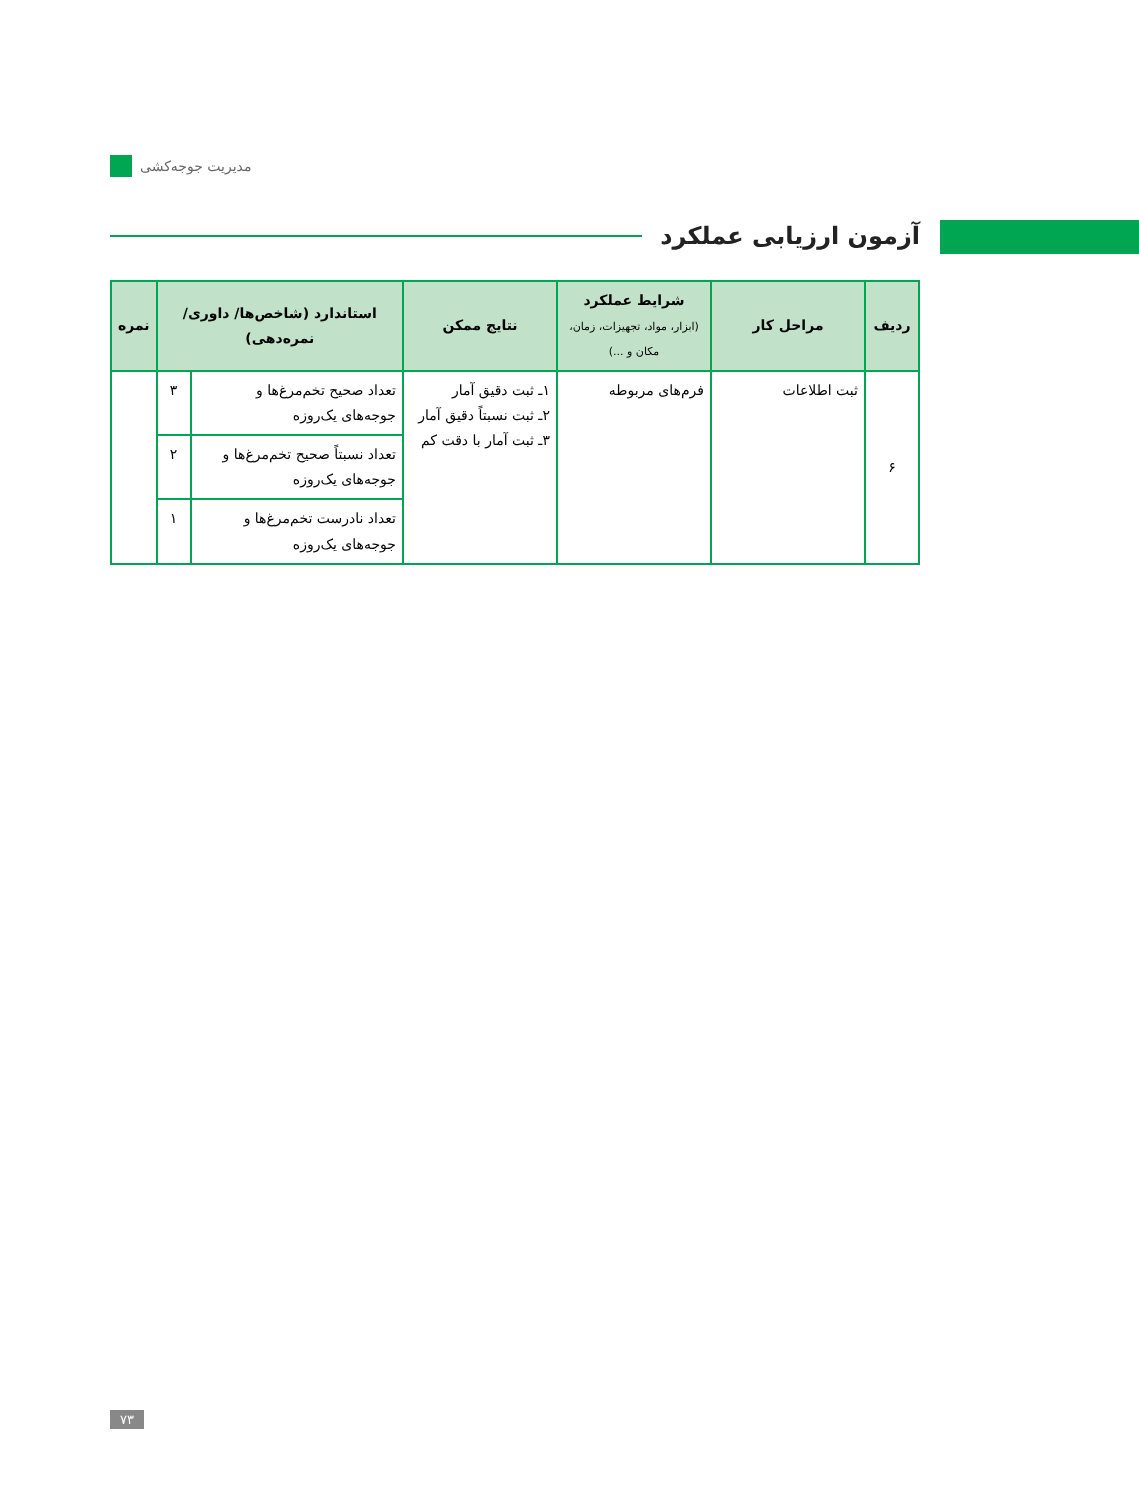مدیریت جوجه‌کشی
آزمون ارزیابی عملکرد
| ردیف | مراحل کار | شرایط عملکرد (ابزار، مواد، تجهیزات، زمان، مکان و ...) | نتایج ممکن | استاندارد (شاخص‌ها/ داوری/نمره‌دهی) | | نمره |
| --- | --- | --- | --- | --- | --- | --- |
| ۶ | ثبت اطلاعات | فرم‌های مربوطه | ۱ـ ثبت دقیق آمار ۲ـ ثبت نسبتاً دقیق آمار ۳ـ ثبت آمار با دقت کم | تعداد صحیح تخم‌مرغ‌ها و جوجه‌های یک‌روزه | ۳ | |
| | | | | تعداد نسبتاً صحیح تخم‌مرغ‌ها و جوجه‌های یک‌روزه | ۲ | |
| | | | | تعداد نادرست تخم‌مرغ‌ها و جوجه‌های یک‌روزه | ۱ | |
۷۳